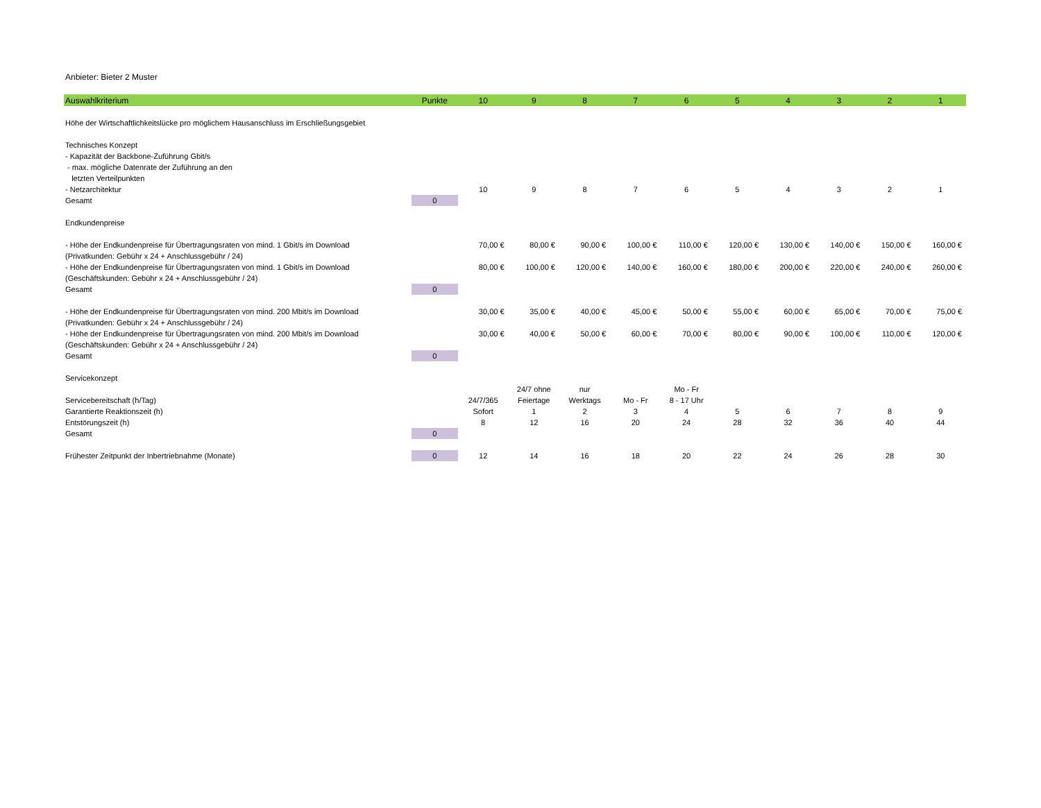Anbieter: Bieter 2 Muster
| Auswahlkriterium | Punkte | 10 | 9 | 8 | 7 | 6 | 5 | 4 | 3 | 2 | 1 |
| --- | --- | --- | --- | --- | --- | --- | --- | --- | --- | --- | --- |
| Höhe der Wirtschaftlichkeitslücke pro möglichem Hausanschluss im Erschließungsgebiet | | | | | | | | | | | |
| Technisches Konzept | | | | | | | | | | | |
| - Kapazität der Backbone-Zuführung Gbit/s | | | | | | | | | | | |
| - max. mögliche Datenrate der Zuführung an den | | | | | | | | | | | |
| letzten Verteilpunkten | | | | | | | | | | | |
| - Netzarchitektur | | 10 | 9 | 8 | 7 | 6 | 5 | 4 | 3 | 2 | 1 |
| Gesamt | 0 | | | | | | | | | | |
| Endkundenpreise | | | | | | | | | | | |
| - Höhe der Endkundenpreise für Übertragungsraten von mind. 1 Gbit/s im Download | | 70,00 € | 80,00 € | 90,00 € | 100,00 € | 110,00 € | 120,00 € | 130,00 € | 140,00 € | 150,00 € | 160,00 € |
| (Privatkunden: Gebühr x 24 + Anschlussgebühr / 24) | | | | | | | | | | | |
| - Höhe der Endkundenpreise für Übertragungsraten von mind. 1 Gbit/s im Download | | 80,00 € | 100,00 € | 120,00 € | 140,00 € | 160,00 € | 180,00 € | 200,00 € | 220,00 € | 240,00 € | 260,00 € |
| (Geschäftskunden: Gebühr x 24 + Anschlussgebühr / 24) | | | | | | | | | | | |
| Gesamt | 0 | | | | | | | | | | |
| - Höhe der Endkundenpreise für Übertragungsraten von mind. 200 Mbit/s im Download | | 30,00 € | 35,00 € | 40,00 € | 45,00 € | 50,00 € | 55,00 € | 60,00 € | 65,00 € | 70,00 € | 75,00 € |
| (Privatkunden: Gebühr x 24 + Anschlussgebühr / 24) | | | | | | | | | | | |
| - Höhe der Endkundenpreise für Übertragungsraten von mind. 200 Mbit/s im Download | | 30,00 € | 40,00 € | 50,00 € | 60,00 € | 70,00 € | 80,00 € | 90,00 € | 100,00 € | 110,00 € | 120,00 € |
| (Geschäftskunden: Gebühr x 24 + Anschlussgebühr / 24) | | | | | | | | | | | |
| Gesamt | 0 | | | | | | | | | | |
| Servicekonzept | | | | | | | | | | | |
| | | | 24/7 ohne | nur | | Mo - Fr | | | | | |
| Servicebereitschaft (h/Tag) | | 24/7/365 | Feiertage | Werktags | Mo - Fr | 8 - 17 Uhr | | | | | |
| Garantierte Reaktionszeit (h) | | Sofort | 1 | 2 | 3 | 4 | 5 | 6 | 7 | 8 | 9 |
| Entstörungszeit (h) | | 8 | 12 | 16 | 20 | 24 | 28 | 32 | 36 | 40 | 44 |
| Gesamt | 0 | | | | | | | | | | |
| Frühester Zeitpunkt der Inbertriebnahme (Monate) | 0 | 12 | 14 | 16 | 18 | 20 | 22 | 24 | 26 | 28 | 30 |